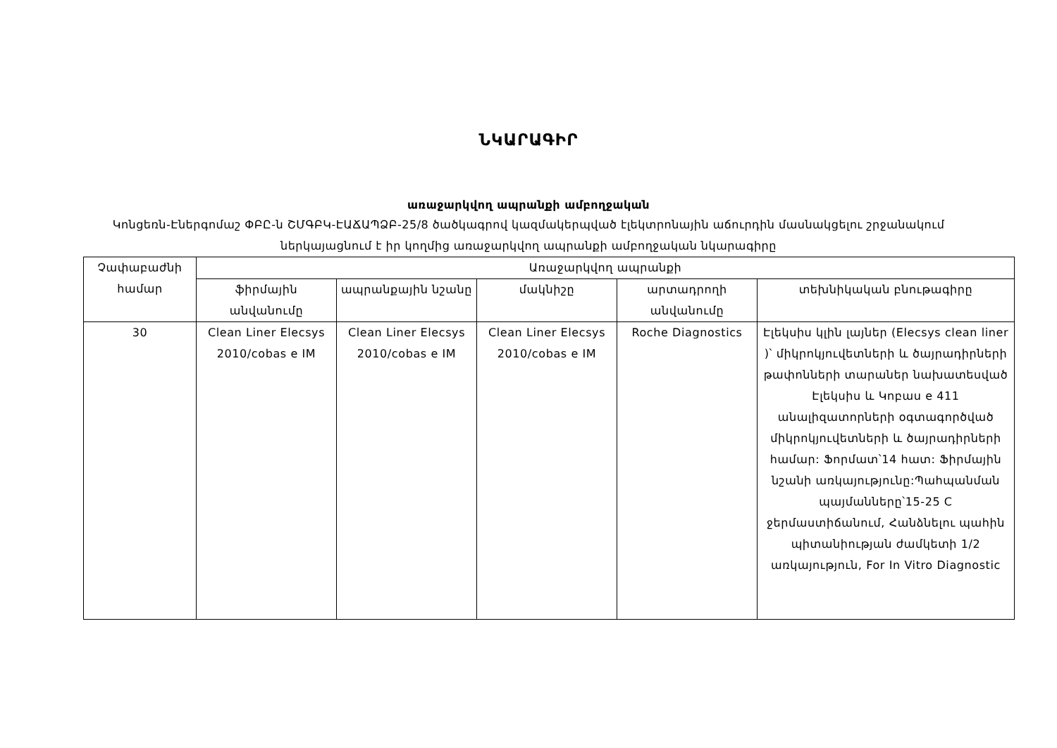ՆԿԱՐԱԳԻՐ
առաջարկվող ապրանքի ամբողջական
Կոնցեռն-Էներգոմաշ ՓԲԸ-ն ՇՄԳԲԿ-ԷԱՃԱՊՁԲ-25/8 ծածկագրով կազմակերպված էլեկտրոնային աճուրդին մասնակցելու շրջանակում ներկայացնում է իր կողմից առաջարկվող ապրանքի ամբողջական նկարագիրը
| Չափաբաժնի համար | Առաջարկվող ապրանքի | | | | |
| --- | --- | --- | --- | --- | --- |
| | ֆիրմային անվանումը | ապրանքային նշանը | մակնիշը | արտադրողի անվանումը | տեխնիկական բնութագիրը |
| 30 | Clean Liner Elecsys 2010/cobas e IM | Clean Liner Elecsys 2010/cobas e IM | Clean Liner Elecsys 2010/cobas e IM | Roche Diagnostics | Էլեկսիս կլին լայներ (Elecsys clean liner )՝ միկրոկյուվետների և ծայրադիրների թափոնների տարաներ նախատեսված Էլեկսիս և Կոբաս e 411 անալիզատորների օգտագործված միկրոկյուվետների և ծայրադիրների համար: Ֆորմատ՝14 հատ: Ֆիրմային նշանի առկայությունը:Պահպանման պայմանները՝15-25 C ջերմաստիճանում, Հանձնելու պահին պիտանիության ժամկետի 1/2 առկայություն, For In Vitro Diagnostic |